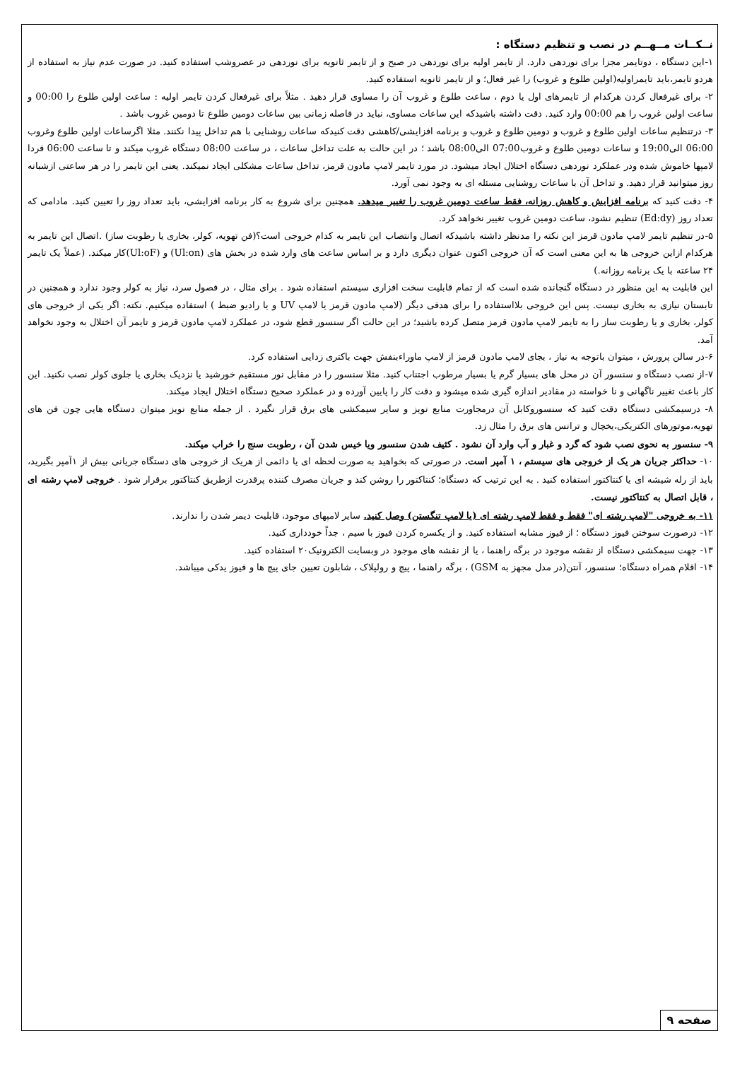نــکــات مــهــم در نصب و تنظیم دستگاه :
۱-این دستگاه ، دوتایمر مجزا برای نوردهی دارد. از تایمر اولیه برای نوردهی در صبح و از تایمر ثانویه برای نوردهی در عصروشب استفاده کنید. در صورت عدم نیاز به استفاده از هردو تایمر،باید تایمراولیه(اولین طلوع و غروب) را غیر فعال؛ و از تایمر ثانویه استفاده کنید.
۲- برای غیرفعال کردن هرکدام از تایمرهای اول یا دوم ، ساعت طلوع و غروب آن را مساوی قرار دهید . مثلاً برای غیرفعال کردن تایمر اولیه : ساعت اولین طلوع را 00:00 و ساعت اولین غروب را هم 00:00 وارد کنید. دقت داشته باشیدکه این ساعات مساوی، نباید در فاصله زمانی بین ساعات دومین طلوع تا دومین غروب باشد .
۳- درتنظیم ساعات اولین طلوع و غروب و دومین طلوع و غروب و برنامه افزایشی/کاهشی دقت کنیدکه ساعات روشنایی با هم تداخل پیدا نکنند. مثلا اگرساعات اولین طلوع وغروب 06:00 الی19:00 و ساعات دومین طلوع و غروب07:00 الی08:00 باشد ؛ در این حالت به علت تداخل ساعات ، در ساعت 08:00 دستگاه غروب میکند و تا ساعت 06:00 فردا لامپها خاموش شده ودر عملکرد نوردهی دستگاه اختلال ایجاد میشود. در مورد تایمر لامپ مادون قرمز، تداخل ساعات مشکلی ایجاد نمیکند. یعنی این تایمر را در هر ساعتی ازشبانه روز میتوانید قرار دهید. و تداخل آن با ساعات روشنایی مسئله ای به وجود نمی آورد.
۴- دقت کنید که برنامه افزایش و کاهش روزانه، فقط ساعت دومین غروب را تغییر میدهد. همچنین برای شروع به کار برنامه افزایشی، باید تعداد روز را تعیین کنید. مادامی که تعداد روز (Ed:dy) تنظیم نشود، ساعت دومین غروب تغییر نخواهد کرد.
۵-در تنظیم تایمر لامپ مادون قرمز این نکته را مدنظر داشته باشیدکه اتصال وانتصاب این تایمر به کدام خروجی است؟(فن تهویه، کولر، بخاری یا رطوبت ساز) .اتصال این تایمر به هرکدام ازاین خروجی ها به این معنی است که آن خروجی اکنون عنوان دیگری دارد و بر اساس ساعت های وارد شده در بخش های (Ul:on) و (Ul:oF)کار میکند. (عملاً یک تایمر ۲۴ ساعته با یک برنامه روزانه.)
این قابلیت به این منظور در دستگاه گنجانده شده است که از تمام قابلیت سخت افزاری سیستم استفاده شود . برای مثال ، در فصول سرد، نیاز به کولر وجود ندارد و همچنین در تابستان نیازی به بخاری نیست. پس این خروجی بلااستفاده را برای هدفی دیگر (لامپ مادون قرمز یا لامپ UV و یا رادیو ضبط ) استفاده میکنیم. نکته: اگر یکی از خروجی های کولر، بخاری و یا رطوبت ساز را به تایمر لامپ مادون قرمز متصل کرده باشید؛ در این حالت اگر سنسور قطع شود، در عملکرد لامپ مادون قرمز و تایمر آن اختلال به وجود نخواهد آمد.
۶-در سالن پرورش ، میتوان باتوجه به نیاز ، بجای لامپ مادون قرمز از لامپ ماوراءبنفش جهت باکتری زدایی استفاده کرد.
۷-از نصب دستگاه و سنسور آن در محل های بسیار گرم یا بسیار مرطوب اجتناب کنید. مثلا سنسور را در مقابل نور مستقیم خورشید یا نزدیک بخاری یا جلوی کولر نصب نکنید. این کار باعث تغییر ناگهانی و نا خواسته در مقادیر اندازه گیری شده میشود و دقت کار را پایین آورده و در عملکرد صحیح دستگاه اختلال ایجاد میکند.
۸- درسیمکشی دستگاه دقت کنید که سنسوروکابل آن درمجاورت منابع نویز و سایر سیمکشی های برق قرار نگیرد . از جمله منابع نویز میتوان دستگاه هایی چون فن های تهویه،موتورهای الکتریکی،یخچال و ترانس های برق را مثال زد.
۹- سنسور به نحوی نصب شود که گرد و غبار و آب وارد آن نشود . کثیف شدن سنسور ویا خیس شدن آن ، رطوبت سنج را خراب میکند.
۱۰- حداکثر جریان هر یک از خروجی های سیستم ، ۱ آمپر است. در صورتی که بخواهید به صورت لحظه ای یا دائمی از هریک از خروجی های دستگاه جریانی بیش از ۱آمپر بگیرید، باید از رله شیشه ای یا کنتاکتور استفاده کنید . به این ترتیب که دستگاه؛ کنتاکتور را روشن کند و جریان مصرف کننده پرقدرت ازطریق کنتاکتور برقرار شود . خروجی لامپ رشته ای ، قابل اتصال به کنتاکتور نیست.
۱۱- به خروجی "لامپ رشته ای" فقط و فقط لامپ رشته ای (یا لامپ تنگستن) وصل کنید. سایر لامپهای موجود، قابلیت دیمر شدن را ندارند.
۱۲- درصورت سوختن فیوز دستگاه ؛ از فیوز مشابه استفاده کنید. و از یکسره کردن فیوز با سیم ، جداً خودداری کنید.
۱۳- جهت سیمکشی دستگاه از نقشه موجود در برگه راهنما ، یا از نقشه های موجود در وبسایت الکترونیک۲۰ استفاده کنید.
۱۴- اقلام همراه دستگاه؛ سنسور، آنتن(در مدل مجهز به GSM) ، برگه راهنما ، پیچ و رولپلاک ، شابلون تعیین جای پیچ ها و فیوز یدکی میباشد.
صفحه ۹